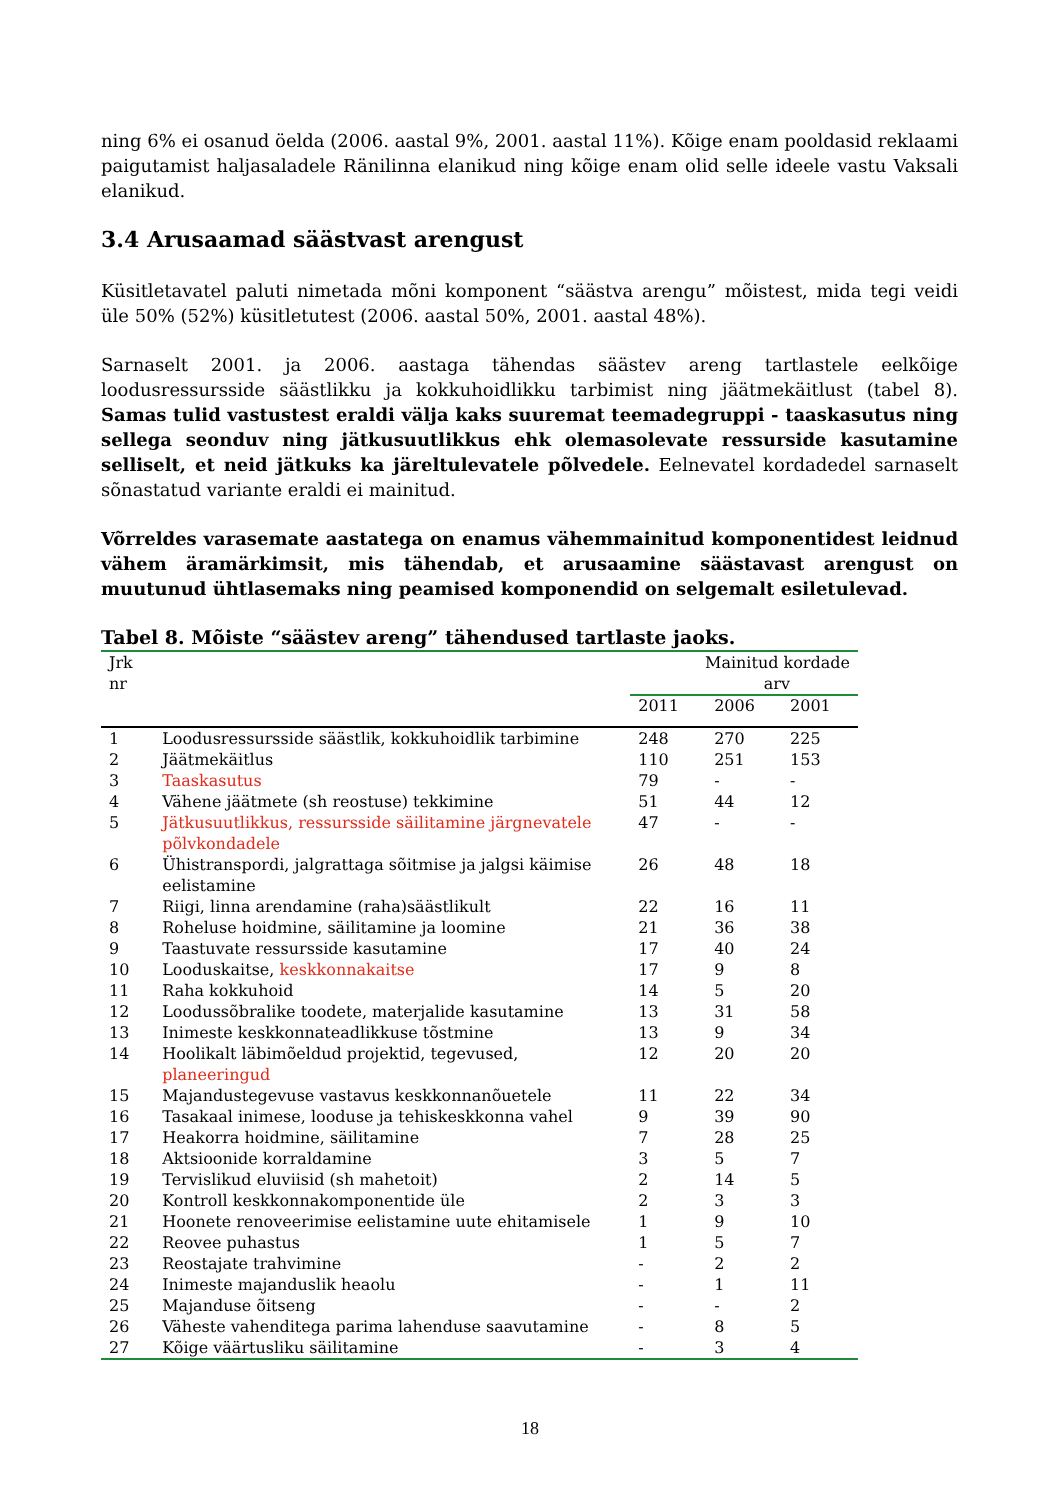ning 6% ei osanud öelda (2006. aastal 9%, 2001. aastal 11%). Kõige enam pooldasid reklaami paigutamist haljasaladele Ränilinna elanikud ning kõige enam olid selle ideele vastu Vaksali elanikud.
3.4 Arusaamad säästvast arengust
Küsitletavatel paluti nimetada mõni komponent “säästva arengu” mõistest, mida tegi veidi üle 50% (52%) küsitletutest (2006. aastal 50%, 2001. aastal 48%).
Sarnaselt 2001. ja 2006. aastaga tähendas säästev areng tartlastele eelkõige loodusressursside säästlikku ja kokkuhoidlikku tarbimist ning jäätmekäitlust (tabel 8). Samas tulid vastustest eraldi välja kaks suuremat teemadegruppi - taaskasutus ning sellega seonduv ning jätkusuutlikkus ehk olemasolevate ressurside kasutamine selliselt, et neid jätkuks ka järeltulevatele põlvedele. Eelnevatel kordadedel sarnaselt sõnastatud variante eraldi ei mainitud.
Võrreldes varasemate aastatega on enamus vähemmainitud komponentidest leidnud vähem äramärkimsit, mis tähendab, et arusaamine säästavast arengust on muutunud ühtlasemaks ning peamised komponendid on selgemalt esiletulevad.
Tabel 8. Mõiste “säästev areng” tähendused tartlaste jaoks.
| Jrk nr | | Mainitud kordade arv | | |
| --- | --- | --- | --- | --- |
| | | 2011 | 2006 | 2001 |
| 1 | Loodusressursside säästlik, kokkuhoidlik tarbimine | 248 | 270 | 225 |
| 2 | Jäätmekäitlus | 110 | 251 | 153 |
| 3 | Taaskasutus | 79 | - | - |
| 4 | Vähene jäätmete (sh reostuse) tekkimine | 51 | 44 | 12 |
| 5 | Jätkusuutlikkus, ressursside säilitamine järgnevatele põlvkondadele | 47 | - | - |
| 6 | Ühistranspordi, jalgrattaga sõitmise ja jalgsi käimise eelistamine | 26 | 48 | 18 |
| 7 | Riigi, linna arendamine (raha)säästlikult | 22 | 16 | 11 |
| 8 | Roheluse hoidmine, säilitamine ja loomine | 21 | 36 | 38 |
| 9 | Taastuvate ressursside kasutamine | 17 | 40 | 24 |
| 10 | Looduskaitse, keskkonnakaitse | 17 | 9 | 8 |
| 11 | Raha kokkuhoid | 14 | 5 | 20 |
| 12 | Loodussõbralike toodete, materjalide kasutamine | 13 | 31 | 58 |
| 13 | Inimeste keskkonnateadlikkuse tõstmine | 13 | 9 | 34 |
| 14 | Hoolikalt läbimõeldud projektid, tegevused, planeeringud | 12 | 20 | 20 |
| 15 | Majandustegevuse vastavus keskkonnanõuetele | 11 | 22 | 34 |
| 16 | Tasakaal inimese, looduse ja tehiskeskkonna vahel | 9 | 39 | 90 |
| 17 | Heakorra hoidmine, säilitamine | 7 | 28 | 25 |
| 18 | Aktsioonide korraldamine | 3 | 5 | 7 |
| 19 | Tervislikud eluviisid (sh mahetoit) | 2 | 14 | 5 |
| 20 | Kontroll keskkonnakomponentide üle | 2 | 3 | 3 |
| 21 | Hoonete renoveerimise eelistamine uute ehitamisele | 1 | 9 | 10 |
| 22 | Reovee puhastus | 1 | 5 | 7 |
| 23 | Reostajate trahvimine | - | 2 | 2 |
| 24 | Inimeste majanduslik heaolu | - | 1 | 11 |
| 25 | Majanduse õitseng | - | - | 2 |
| 26 | Väheste vahenditega parima lahenduse saavutamine | - | 8 | 5 |
| 27 | Kõige väärtusliku säilitamine | - | 3 | 4 |
18